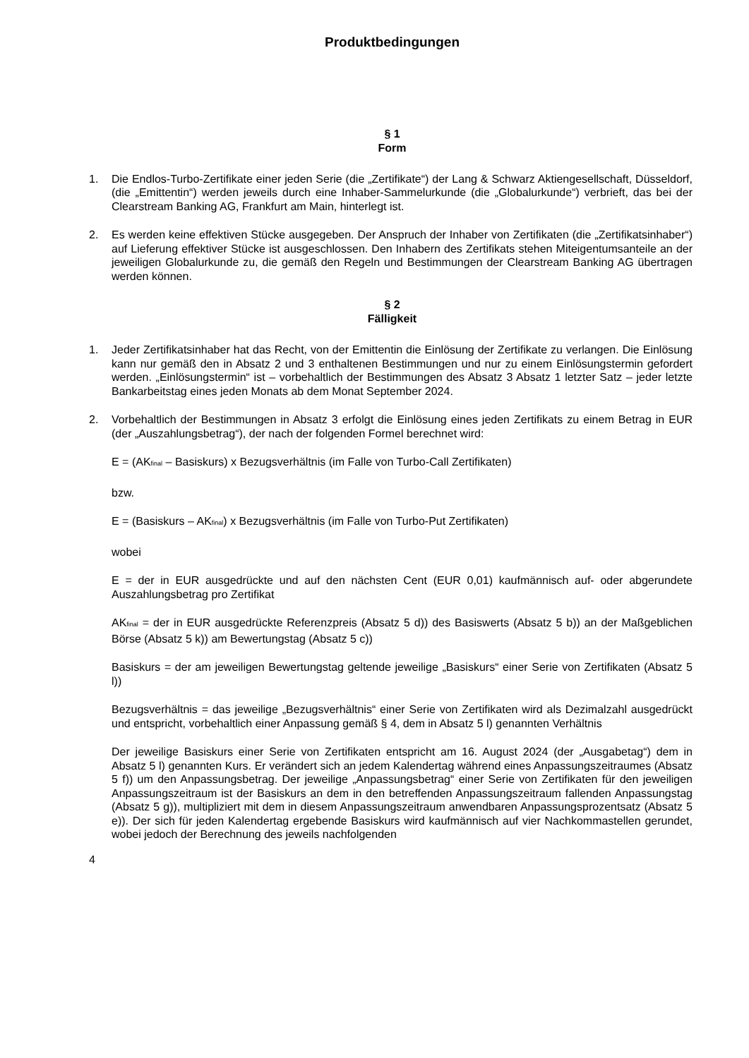Produktbedingungen
§ 1
Form
1. Die Endlos-Turbo-Zertifikate einer jeden Serie (die „Zertifikate“) der Lang & Schwarz Aktiengesellschaft, Düsseldorf, (die „Emittentin“) werden jeweils durch eine Inhaber-Sammelurkunde (die „Globalurkunde“) verbrieft, das bei der Clearstream Banking AG, Frankfurt am Main, hinterlegt ist.
2. Es werden keine effektiven Stücke ausgegeben. Der Anspruch der Inhaber von Zertifikaten (die „Zertifikatsinhaber“) auf Lieferung effektiver Stücke ist ausgeschlossen. Den Inhabern des Zertifikats stehen Miteigentumsanteile an der jeweiligen Globalurkunde zu, die gemäß den Regeln und Bestimmungen der Clearstream Banking AG übertragen werden können.
§ 2
Fälligkeit
1. Jeder Zertifikatsinhaber hat das Recht, von der Emittentin die Einlösung der Zertifikate zu verlangen. Die Einlösung kann nur gemäß den in Absatz 2 und 3 enthaltenen Bestimmungen und nur zu einem Einlösungstermin gefordert werden. „Einlösungstermin“ ist – vorbehaltlich der Bestimmungen des Absatz 3 Absatz 1 letzter Satz – jeder letzte Bankarbeitstag eines jeden Monats ab dem Monat September 2024.
2. Vorbehaltlich der Bestimmungen in Absatz 3 erfolgt die Einlösung eines jeden Zertifikats zu einem Betrag in EUR (der „Auszahlungsbetrag“), der nach der folgenden Formel berechnet wird:
E = (AK<sub>final</sub> – Basiskurs) x Bezugsverhältnis (im Falle von Turbo-Call Zertifikaten)
bzw.
E = (Basiskurs – AK<sub>final</sub>) x Bezugsverhältnis (im Falle von Turbo-Put Zertifikaten)
wobei
E = der in EUR ausgedrückte und auf den nächsten Cent (EUR 0,01) kaufmännisch auf- oder abgerundete Auszahlungsbetrag pro Zertifikat
AK<sub>final</sub> = der in EUR ausgedrückte Referenzpreis (Absatz 5 d)) des Basiswerts (Absatz 5 b)) an der Maßgeblichen Börse (Absatz 5 k)) am Bewertungstag (Absatz 5 c))
Basiskurs = der am jeweiligen Bewertungstag geltende jeweilige „Basiskurs“ einer Serie von Zertifikaten (Absatz 5 l))
Bezugsverhältnis = das jeweilige „Bezugsverhältnis“ einer Serie von Zertifikaten wird als Dezimalzahl ausgedrückt und entspricht, vorbehaltlich einer Anpassung gemäß § 4, dem in Absatz 5 l) genannten Verhältnis
Der jeweilige Basiskurs einer Serie von Zertifikaten entspricht am 16. August 2024 (der „Ausgabetag“) dem in Absatz 5 l) genannten Kurs. Er verändert sich an jedem Kalendertag während eines Anpassungszeitraumes (Absatz 5 f)) um den Anpassungsbetrag. Der jeweilige „Anpassungsbetrag“ einer Serie von Zertifikaten für den jeweiligen Anpassungszeitraum ist der Basiskurs an dem in den betreffenden Anpassungszeitraum fallenden Anpassungstag (Absatz 5 g)), multipliziert mit dem in diesem Anpassungszeitraum anwendbaren Anpassungsprozentsatz (Absatz 5 e)). Der sich für jeden Kalendertag ergebende Basiskurs wird kaufmännisch auf vier Nachkommastellen gerundet, wobei jedoch der Berechnung des jeweils nachfolgenden
4